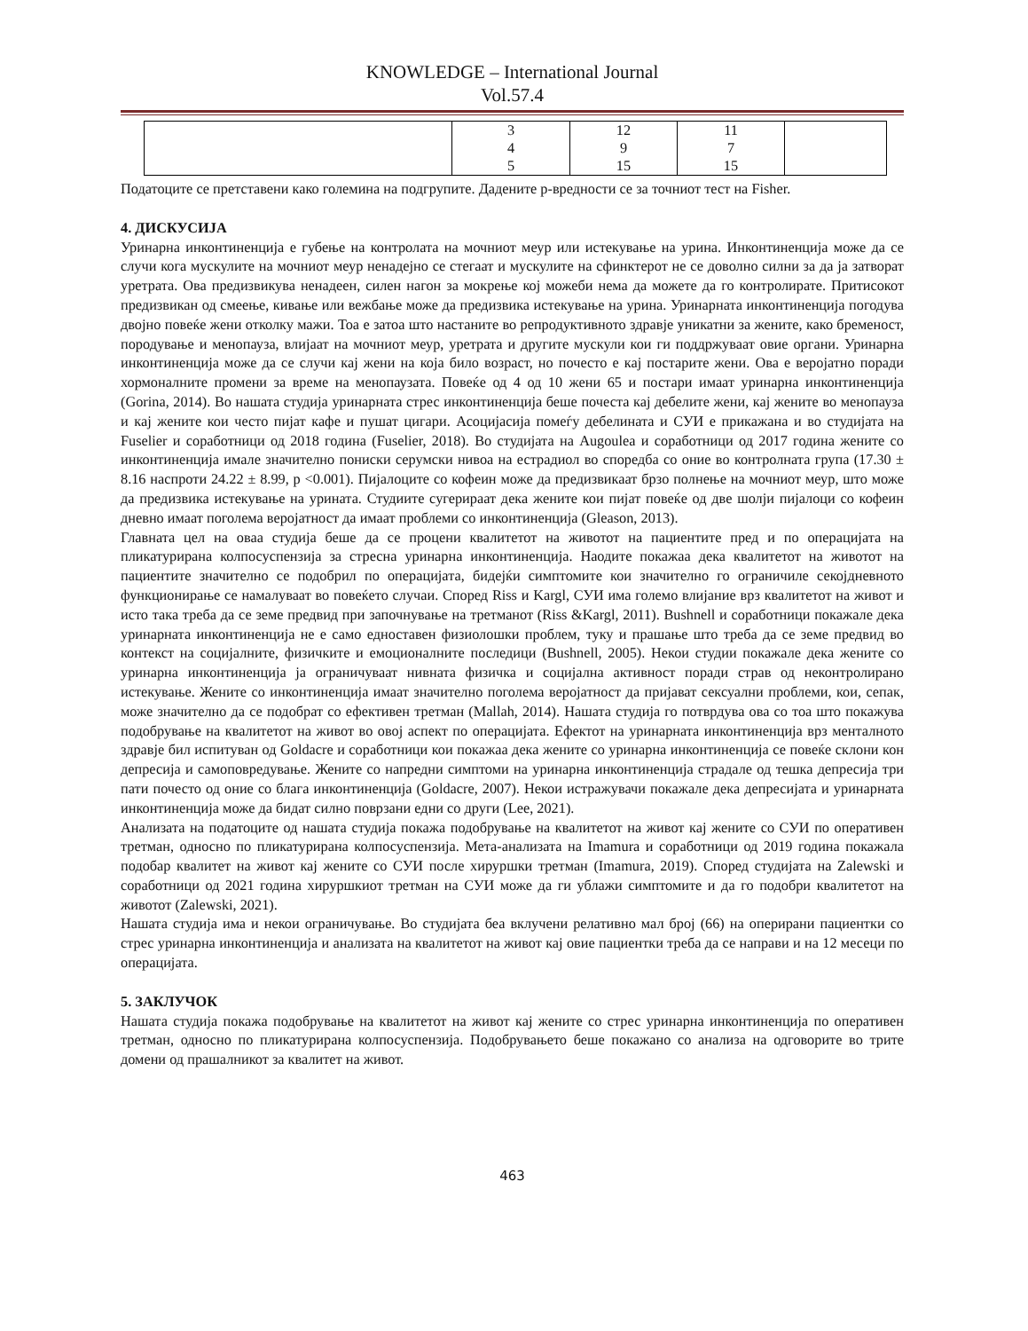KNOWLEDGE – International Journal
Vol.57.4
| | 3 4 5 | 12 9 15 | 11 7 15 | |
Податоците се претставени како големина на подгрупите. Дадените p-вредности се за точниот тест на Fisher.
4. ДИСКУСИЈА
Уринарна инконтиненција е губење на контролата на мочниот меур или истекување на урина. Инконтиненција може да се случи кога мускулите на мочниот меур ненадејно се стегаат и мускулите на сфинктерот не се доволно силни за да ја затворат уретрата. Ова предизвикува ненадеен, силен нагон за мокрење кој можеби нема да можете да го контролирате. Притисокот предизвикан од смеење, кивање или вежбање може да предизвика истекување на урина. Уринарната инконтиненција погодува двојно повеќе жени отколку мажи. Тоа е затоа што настаните во репродуктивното здравје уникатни за жените, како бременост, породување и менопауза, влијаат на мочниот меур, уретрата и другите мускули кои ги поддржуваат овие органи. Уринарна инконтиненција може да се случи кај жени на која било возраст, но почесто е кај постарите жени. Ова е веројатно поради хормоналните промени за време на менопаузата. Повеќе од 4 од 10 жени 65 и постари имаат уринарна инконтиненција (Gorina, 2014). Во нашата студија уринарната стрес инконтиненција беше почеста кај дебелите жени, кај жените во менопауза и кај жените кои често пијат кафе и пушат цигари. Асоцијасија помеѓу дебелината и СУИ е прикажана и во студијата на Fuselier и соработници од 2018 година (Fuselier, 2018). Во студијата на Augoulea и соработници од 2017 година жените со инконтиненција имале значително пониски серумски нивоа на естрадиол во споредба со оние во контролната група (17.30 ± 8.16 наспроти 24.22 ± 8.99, p <0.001). Пијалоците со кофеин може да предизвикаат брзо полнење на мочниот меур, што може да предизвика истекување на урината. Студиите сугерираат дека жените кои пијат повеќе од две шолји пијалоци со кофеин дневно имаат поголема веројатност да имаат проблеми со инконтиненција (Gleason, 2013).
Главната цел на оваа студија беше да се процени квалитетот на животот на пациентите пред и по операцијата на пликатурирана колпосуспензија за стресна уринарна инконтиненција. Наодите покажаа дека квалитетот на животот на пациентите значително се подобрил по операцијата, бидејќи симптомите кои значително го ограничиле секојдневното функционирање се намалуваат во повеќето случаи. Според Riss и Kargl, СУИ има големо влијание врз квалитетот на живот и исто така треба да се земе предвид при започнување на третманот (Riss &Kargl, 2011). Bushnell и соработници покажале дека уринарната инконтиненција не е само едноставен физиолошки проблем, туку и прашање што треба да се земе предвид во контекст на социјалните, физичките и емоционалните последици (Bushnell, 2005). Некои студии покажале дека жените со уринарна инконтиненција ја ограничуваат нивната физичка и социјална активност поради страв од неконтролирано истекување. Жените со инконтиненција имаат значително поголема веројатност да пријават сексуални проблеми, кои, сепак, може значително да се подобрат со ефективен третман (Mallah, 2014). Нашата студија го потврдува ова со тоа што покажува подобрување на квалитетот на живот во овој аспект по операцијата. Ефектот на уринарната инконтиненција врз менталното здравје бил испитуван од Goldacre и соработници кои покажаа дека жените со уринарна инконтиненција се повеќе склони кон депресија и самоповредување. Жените со напредни симптоми на уринарна инконтиненција страдале од тешка депресија три пати почесто од оние со блага инконтиненција (Goldacre, 2007). Некои истражувачи покажале дека депресијата и уринарната инконтиненција може да бидат силно поврзани едни со други (Lee, 2021).
Анализата на податоците од нашата студија покажа подобрување на квалитетот на живот кај жените со СУИ по оперативен третман, односно по пликатурирана колпосуспензија. Мета-анализата на Imamura и соработници од 2019 година покажала подобар квалитет на живот кај жените со СУИ после хируршки третман (Imamura, 2019). Според студијата на Zalewski и соработници од 2021 година хируршкиот третман на СУИ може да ги ублажи симптомите и да го подобри квалитетот на животот (Zalewski, 2021).
Нашата студија има и некои ограничување. Во студијата беа вклучени релативно мал број (66) на оперирани пациентки со стрес уринарна инконтиненција и анализата на квалитетот на живот кај овие пациентки треба да се направи и на 12 месеци по операцијата.
5. ЗАКЛУЧОК
Нашата студија покажа подобрување на квалитетот на живот кај жените со стрес уринарна инконтиненција по оперативен третман, односно по пликатурирана колпосуспензија. Подобрувањето беше покажано со анализа на одговорите во трите домени од прашалникот за квалитет на живот.
463